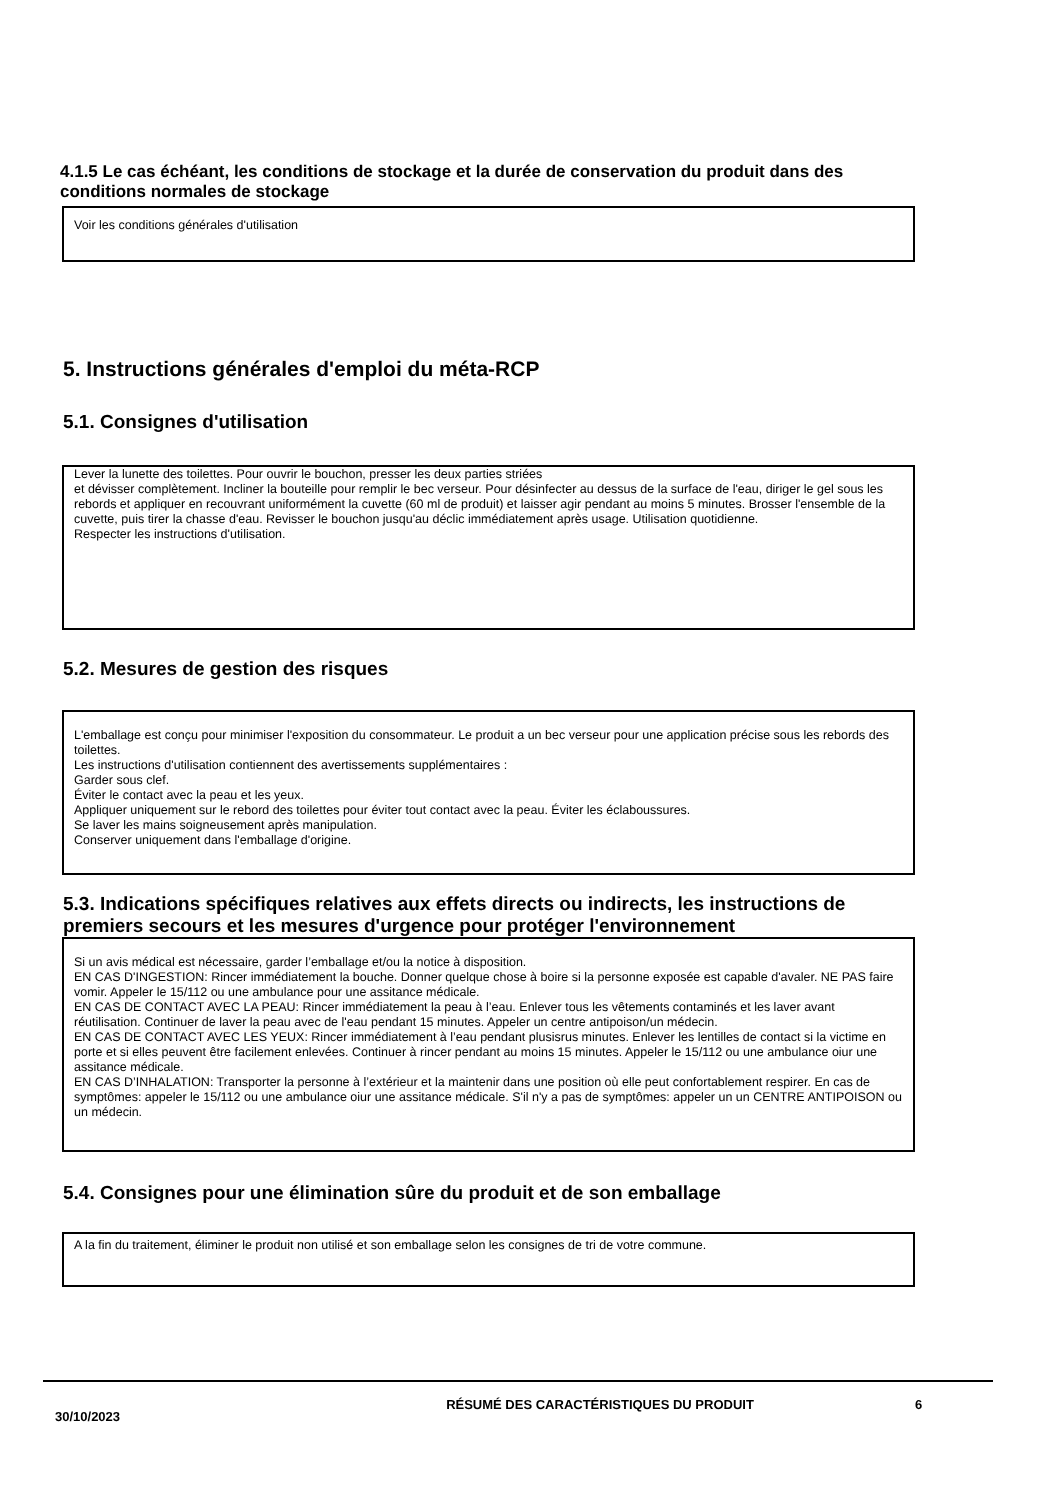4.1.5 Le cas échéant, les conditions de stockage et la durée de conservation du produit dans des conditions normales de stockage
Voir les conditions générales d'utilisation
5. Instructions générales d'emploi du méta-RCP
5.1. Consignes d'utilisation
Lever la lunette des toilettes. Pour ouvrir le bouchon, presser les deux parties striées
et dévisser complètement. Incliner la bouteille pour remplir le bec verseur. Pour désinfecter au dessus de la surface de l'eau, diriger le gel sous les rebords et appliquer en recouvrant uniformément la cuvette (60 ml de produit) et laisser agir pendant au moins 5 minutes. Brosser l'ensemble de la cuvette, puis tirer la chasse d'eau. Revisser le bouchon jusqu'au déclic immédiatement après usage. Utilisation quotidienne.
Respecter les instructions d'utilisation.
5.2. Mesures de gestion des risques
L'emballage est conçu pour minimiser l'exposition du consommateur. Le produit a un bec verseur pour une application précise sous les rebords des toilettes.
Les instructions d'utilisation contiennent des avertissements supplémentaires :
Garder sous clef.
Éviter le contact avec la peau et les yeux.
Appliquer uniquement sur le rebord des toilettes pour éviter tout contact avec la peau. Éviter les éclaboussures.
Se laver les mains soigneusement après manipulation.
Conserver uniquement dans l'emballage d'origine.
5.3. Indications spécifiques relatives aux effets directs ou indirects, les instructions de premiers secours et les mesures d'urgence pour protéger l'environnement
Si un avis médical est nécessaire, garder l’emballage et/ou la notice à disposition.
EN CAS D'INGESTION: Rincer immédiatement la bouche. Donner quelque chose à boire si la personne exposée est capable d'avaler. NE PAS faire vomir. Appeler le 15/112 ou une ambulance pour une assitance médicale.
EN CAS DE CONTACT AVEC LA PEAU: Rincer immédiatement la peau à l’eau. Enlever tous les vêtements contaminés et les laver avant réutilisation. Continuer de laver la peau avec de l'eau pendant 15 minutes. Appeler un centre antipoison/un médecin.
EN CAS DE CONTACT AVEC LES YEUX: Rincer immédiatement à l’eau pendant plusisrus minutes. Enlever les lentilles de contact si la victime en porte et si elles peuvent être facilement enlevées. Continuer à rincer pendant au moins 15 minutes. Appeler le 15/112 ou une ambulance oiur une assitance médicale.
EN CAS D’INHALATION: Transporter la personne à l’extérieur et la maintenir dans une position où elle peut confortablement respirer. En cas de symptômes: appeler le 15/112 ou une ambulance oiur une assitance médicale. S'il n'y a pas de symptômes: appeler un un CENTRE ANTIPOISON ou un médecin.
5.4. Consignes pour une élimination sûre du produit et de son emballage
A la fin du traitement, éliminer le produit non utilisé et son emballage selon les consignes de tri de votre commune.
30/10/2023
RÉSUMÉ DES CARACTÉRISTIQUES DU PRODUIT 6